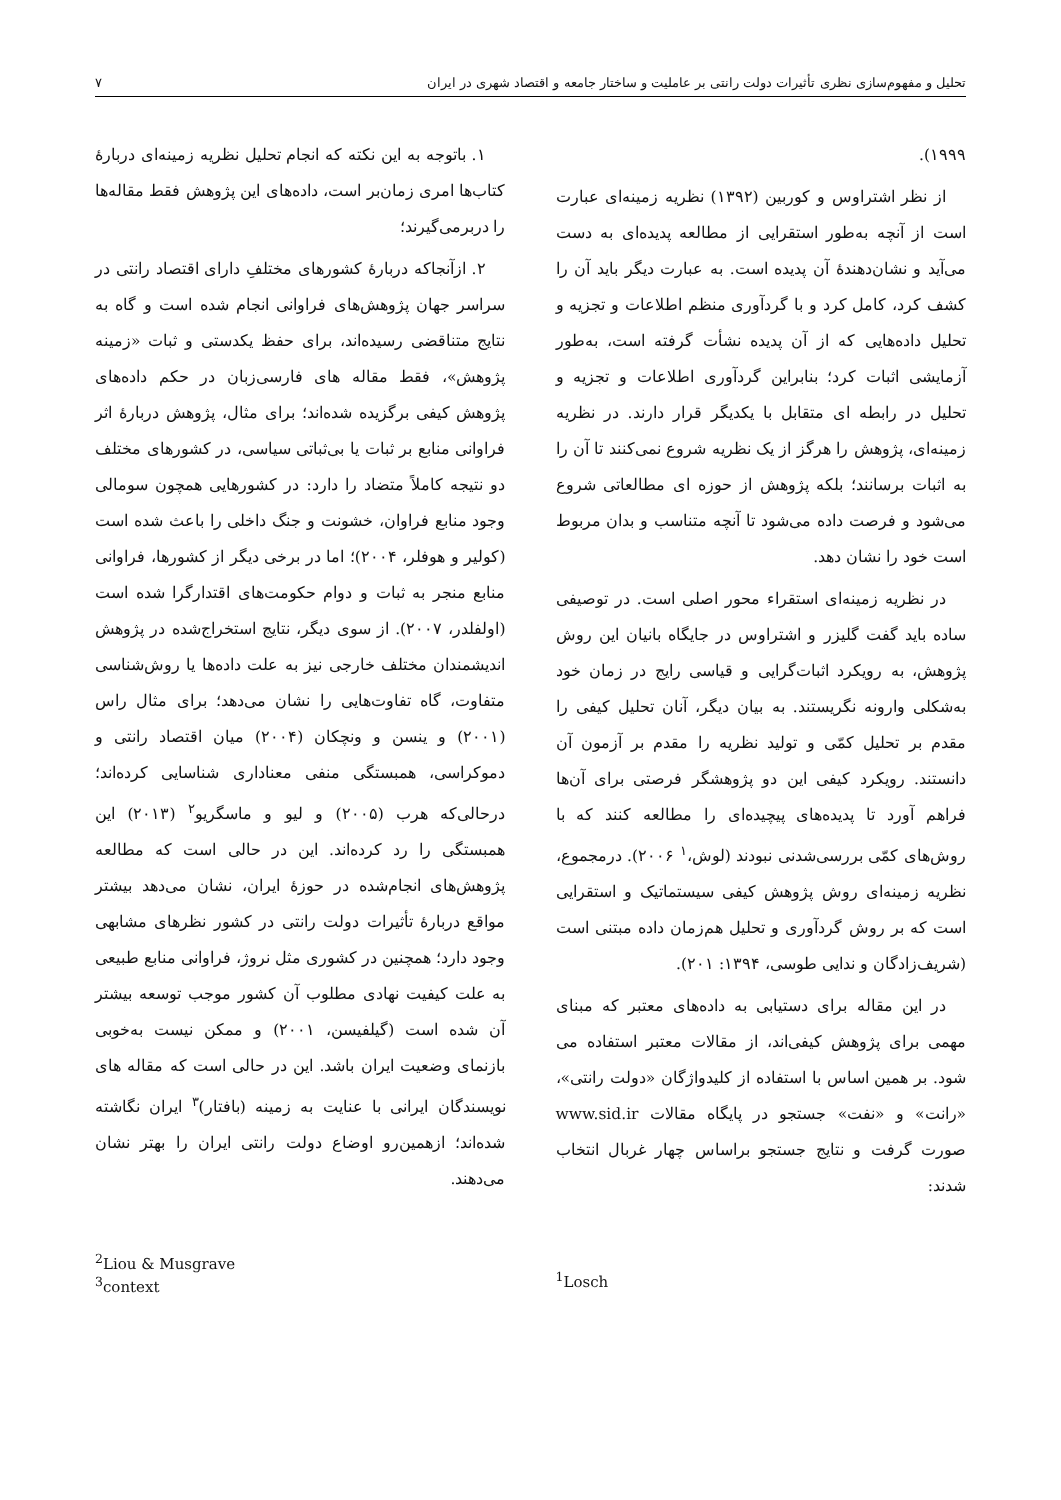تحلیل و مفهوم‌سازی نظری تأثیرات دولت رانتی بر عاملیت و ساختار جامعه و اقتصاد شهری در ایران ۷
۱۹۹۹).
از نظر اشتراوس و کوربین (۱۳۹۲) نظریه زمینه‌ای عبارت است از آنچه به‌طور استقرایی از مطالعه پدیده‌ای به دست می‌آید و نشان‌دهندهٔ آن پدیده است. به عبارت دیگر باید آن را کشف کرد، کامل کرد و با گردآوری منظم اطلاعات و تجزیه و تحلیل داده‌هایی که از آن پدیده نشأت گرفته است، به‌طور آزمایشی اثبات کرد؛ بنابراین گردآوری اطلاعات و تجزیه و تحلیل در رابطه ای متقابل با یکدیگر قرار دارند. در نظریه زمینه‌ای، پژوهش را هرگز از یک نظریه شروع نمی‌کنند تا آن را به اثبات برسانند؛ بلکه پژوهش از حوزه ای مطالعاتی شروع می‌شود و فرصت داده می‌شود تا آنچه متناسب و بدان مربوط است خود را نشان دهد.
در نظریه زمینه‌ای استقراء محور اصلی است. در توصیفی ساده باید گفت گلیزر و اشتراوس در جایگاه بانیان این روش پژوهش، به رویکرد اثبات‌گرایی و قیاسی رایج در زمان خود به‌شکلی وارونه نگریستند. به بیان دیگر، آنان تحلیل کیفی را مقدم بر تحلیل کمّی و تولید نظریه را مقدم بر آزمون آن دانستند. رویکرد کیفی این دو پژوهشگر فرصتی برای آن‌ها فراهم آورد تا پدیده‌های پیچیده‌ای را مطالعه کنند که با روش‌های کمّی بررسی‌شدنی نبودند (لوش،<sup>۱</sup> ۲۰۰۶). درمجموع، نظریه زمینه‌ای روش پژوهش کیفی سیستماتیک و استقرایی است که بر روش گردآوری و تحلیل هم‌زمان داده مبتنی است (شریف‌زادگان و ندایی طوسی، ۱۳۹۴: ۲۰۱).
در این مقاله برای دستیابی به داده‌های معتبر که مبنای مهمی برای پژوهش کیفی‌اند، از مقالات معتبر استفاده می شود. بر همین اساس با استفاده از کلیدواژگان «دولت رانتی»، «رانت» و «نفت» جستجو در پایگاه مقالات www.sid.ir صورت گرفت و نتایج جستجو براساس چهار غربال انتخاب شدند:
۱. باتوجه به این نکته که انجام تحلیل نظریه زمینه‌ای دربارهٔ کتاب‌ها امری زمان‌بر است، داده‌های این پژوهش فقط مقاله‌ها را دربرمی‌گیرند؛
۲. ازآنجاکه دربارهٔ کشورهای مختلفِ دارای اقتصاد رانتی در سراسر جهان پژوهش‌های فراوانی انجام شده است و گاه به نتایج متناقضی رسیده‌اند، برای حفظ یکدستی و ثبات «زمینه پژوهش»، فقط مقاله های فارسی‌زبان در حکم داده‌های پژوهش کیفی برگزیده شده‌اند؛ برای مثال، پژوهش دربارهٔ اثر فراوانی منابع بر ثبات یا بی‌ثباتی سیاسی، در کشورهای مختلف دو نتیجه کاملاً متضاد را دارد: در کشورهایی همچون سومالی وجود منابع فراوان، خشونت و جنگ داخلی را باعث شده است (کولیر و هوفلر، ۲۰۰۴)؛ اما در برخی دیگر از کشورها، فراوانی منابع منجر به ثبات و دوام حکومت‌های اقتدارگرا شده است (اولفلدر، ۲۰۰۷). از سوی دیگر، نتایج استخراج‌شده در پژوهش اندیشمندان مختلف خارجی نیز به علت داده‌ها یا روش‌شناسی متفاوت، گاه تفاوت‌هایی را نشان می‌دهد؛ برای مثال راس (۲۰۰۱) و ینسن و ونچکان (۲۰۰۴) میان اقتصاد رانتی و دموکراسی، همبستگی منفی معناداری شناسایی کرده‌اند؛ درحالی‌که هرب (۲۰۰۵) و لیو و ماسگریو<sup>۲</sup> (۲۰۱۳) این همبستگی را رد کرده‌اند. این در حالی است که مطالعه پژوهش‌های انجام‌شده در حوزهٔ ایران، نشان می‌دهد بیشتر مواقع دربارهٔ تأثیرات دولت رانتی در کشور نظرهای مشابهی وجود دارد؛ همچنین در کشوری مثل نروژ، فراوانی منابع طبیعی به علت کیفیت نهادی مطلوب آن کشور موجب توسعه بیشتر آن شده است (گیلفیسن، ۲۰۰۱) و ممکن نیست به‌خوبی بازنمای وضعیت ایران باشد. این در حالی است که مقاله های نویسندگان ایرانی با عنایت به زمینه (بافتار)<sup>۳</sup> ایران نگاشته شده‌اند؛ ازهمین‌رو اوضاع دولت رانتی ایران را بهتر نشان می‌دهند.
<sup>2</sup> Liou & Musgrave
<sup>3</sup> context
<sup>1</sup> Losch